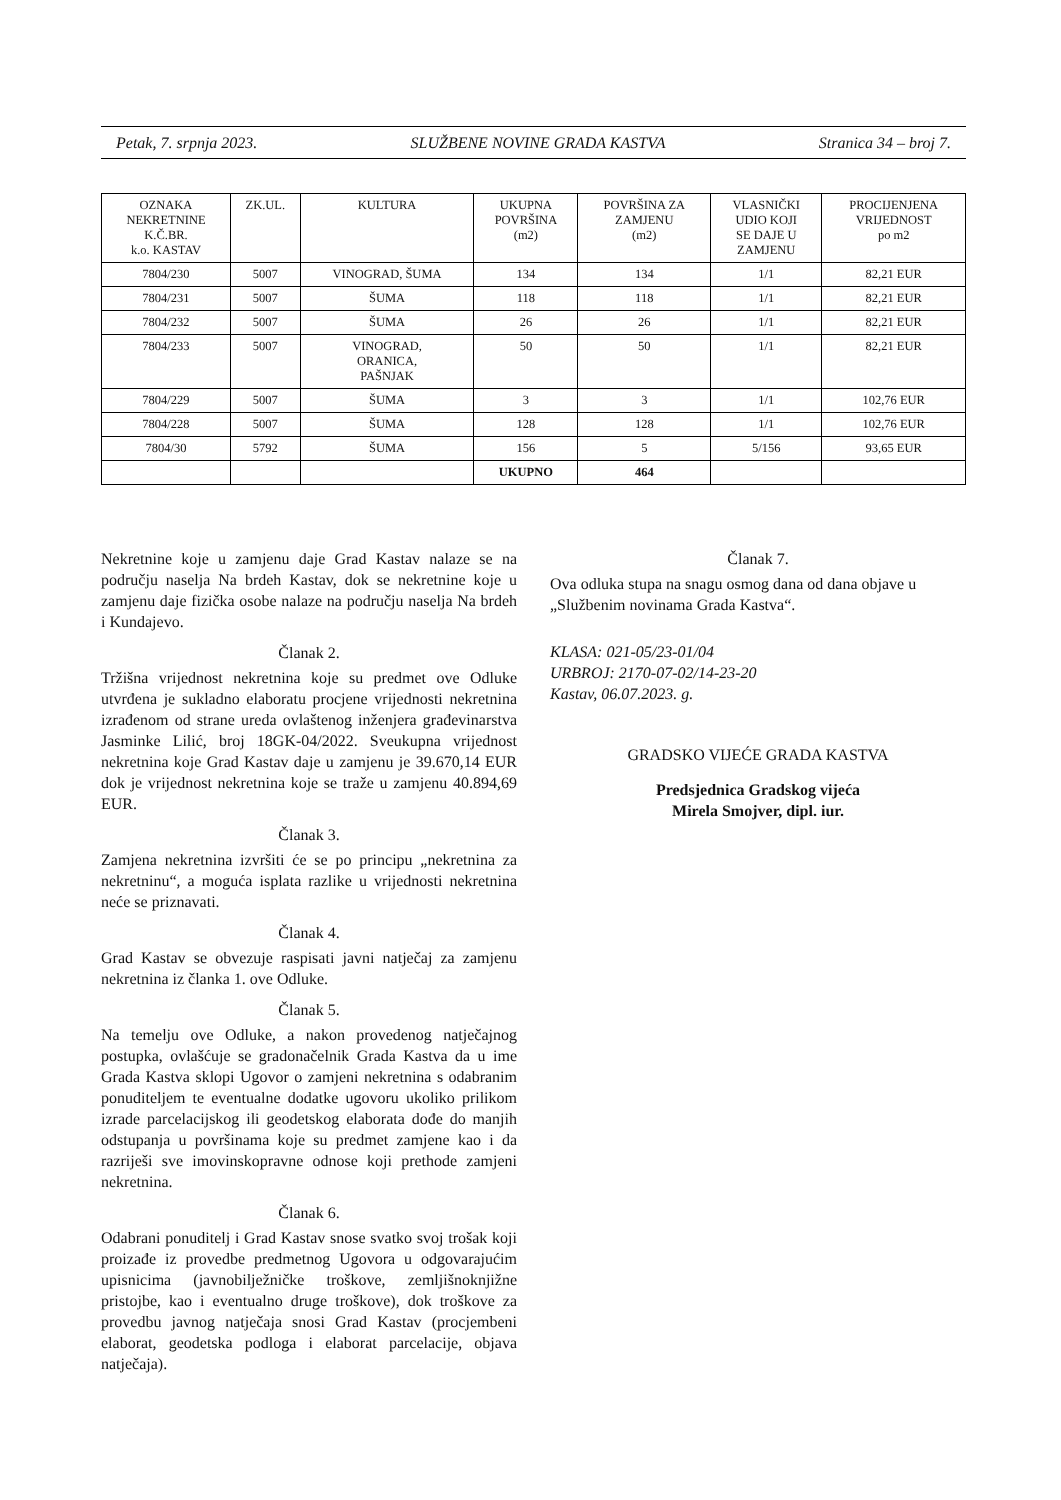Petak, 7. srpnja 2023. SLUŽBENE NOVINE GRADA KASTVA Stranica 34 – broj 7.
| OZNAKA NEKRETNINE K.Č.BR. k.o. KASTAV | ZK.UL. | KULTURA | UKUPNA POVRŠINA (m2) | POVRŠINA ZA ZAMJENU (m2) | VLASNIČKI UDIO KOJI SE DAJE U ZAMJENU | PROCIJENJENA VRIJEDNOST po m2 |
| --- | --- | --- | --- | --- | --- | --- |
| 7804/230 | 5007 | VINOGRAD, ŠUMA | 134 | 134 | 1/1 | 82,21 EUR |
| 7804/231 | 5007 | ŠUMA | 118 | 118 | 1/1 | 82,21 EUR |
| 7804/232 | 5007 | ŠUMA | 26 | 26 | 1/1 | 82,21 EUR |
| 7804/233 | 5007 | VINOGRAD, ORANICA, PAŠNJAK | 50 | 50 | 1/1 | 82,21 EUR |
| 7804/229 | 5007 | ŠUMA | 3 | 3 | 1/1 | 102,76 EUR |
| 7804/228 | 5007 | ŠUMA | 128 | 128 | 1/1 | 102,76 EUR |
| 7804/30 | 5792 | ŠUMA | 156 | 5 | 5/156 | 93,65 EUR |
| | | | UKUPNO | 464 | | |
Nekretnine koje u zamjenu daje Grad Kastav nalaze se na području naselja Na brdeh Kastav, dok se nekretnine koje u zamjenu daje fizička osobe nalaze na području naselja Na brdeh i Kundajevo.
Članak 2.
Tržišna vrijednost nekretnina koje su predmet ove Odluke utvrđena je sukladno elaboratu procjene vrijednosti nekretnina izrađenom od strane ureda ovlaštenog inženjera građevinarstva Jasminke Lilić, broj 18GK-04/2022. Sveukupna vrijednost nekretnina koje Grad Kastav daje u zamjenu je 39.670,14 EUR dok je vrijednost nekretnina koje se traže u zamjenu 40.894,69 EUR.
Članak 3.
Zamjena nekretnina izvršiti će se po principu „nekretnina za nekretninu“, a moguća isplata razlike u vrijednosti nekretnina neće se priznavati.
Članak 4.
Grad Kastav se obvezuje raspisati javni natječaj za zamjenu nekretnina iz članka 1. ove Odluke.
Članak 5.
Na temelju ove Odluke, a nakon provedenog natječajnog postupka, ovlašćuje se gradonačelnik Grada Kastva da u ime Grada Kastva sklopi Ugovor o zamjeni nekretnina s odabranim ponuditeljem te eventualne dodatke ugovoru ukoliko prilikom izrade parcelacijskog ili geodetskog elaborata dođe do manjih odstupanja u površinama koje su predmet zamjene kao i da razriješi sve imovinskopravne odnose koji prethode zamjeni nekretnina.
Članak 6.
Odabrani ponuditelj i Grad Kastav snose svatko svoj trošak koji proizađe iz provedbe predmetnog Ugovora u odgovarajućim upisnicima (javnobilježničke troškove, zemljišnoknjižne pristojbe, kao i eventualno druge troškove), dok troškove za provedbu javnog natječaja snosi Grad Kastav (procjembeni elaborat, geodetska podloga i elaborat parcelacije, objava natječaja).
Članak 7.
Ova odluka stupa na snagu osmog dana od dana objave u „Službenim novinama Grada Kastva“.
KLASA: 021-05/23-01/04
URBROJ: 2170-07-02/14-23-20
Kastav, 06.07.2023. g.
GRADSKO VIJEĆE GRADA KASTVA
Predsjednica Gradskog vijeća
Mirela Smojver, dipl. iur.